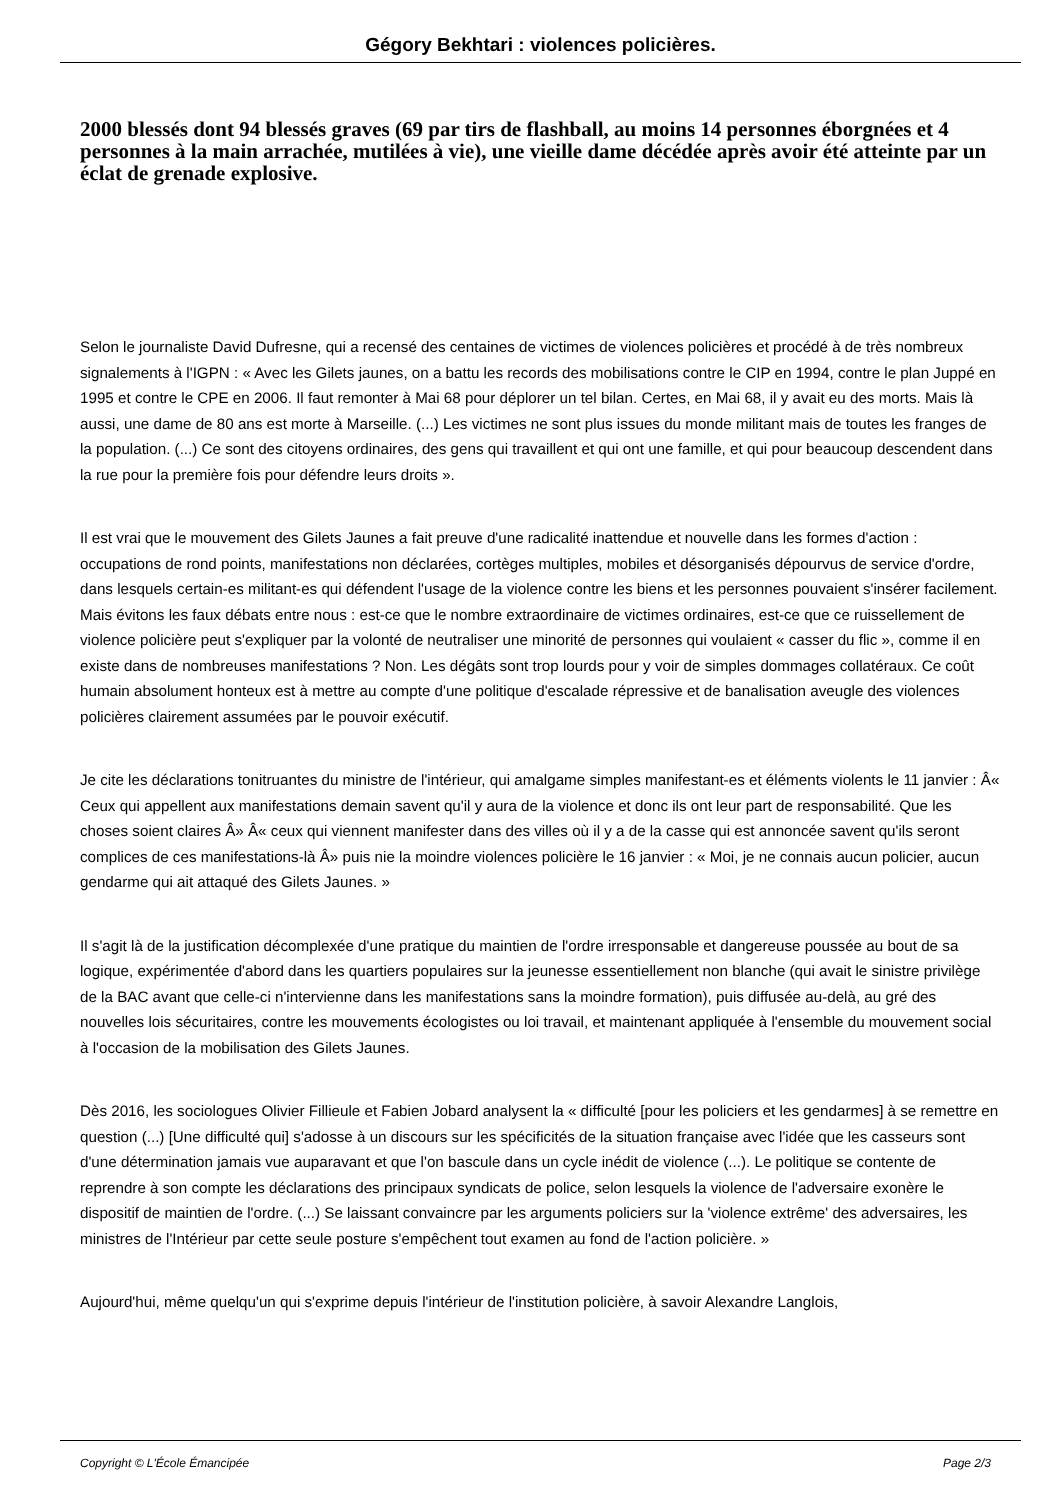Gégory Bekhtari : violences policières.
2000 blessés dont 94 blessés graves (69 par tirs de flashball, au moins 14 personnes éborgnées et 4 personnes à la main arrachée, mutilées à vie), une vieille dame décédée après avoir été atteinte par un éclat de grenade explosive.
Selon le journaliste David Dufresne, qui a recensé des centaines de victimes de violences policières et procédé à de très nombreux signalements à l'IGPN : « Avec les Gilets jaunes, on a battu les records des mobilisations contre le CIP en 1994, contre le plan Juppé en 1995 et contre le CPE en 2006. Il faut remonter à Mai 68 pour déplorer un tel bilan. Certes, en Mai 68, il y avait eu des morts. Mais là aussi, une dame de 80 ans est morte à Marseille. (...) Les victimes ne sont plus issues du monde militant mais de toutes les franges de la population. (...) Ce sont des citoyens ordinaires, des gens qui travaillent et qui ont une famille, et qui pour beaucoup descendent dans la rue pour la première fois pour défendre leurs droits ».
Il est vrai que le mouvement des Gilets Jaunes a fait preuve d'une radicalité inattendue et nouvelle dans les formes d'action : occupations de rond points, manifestations non déclarées, cortèges multiples, mobiles et désorganisés dépourvus de service d'ordre, dans lesquels certain-es militant-es qui défendent l'usage de la violence contre les biens et les personnes pouvaient s'insérer facilement. Mais évitons les faux débats entre nous : est-ce que le nombre extraordinaire de victimes ordinaires, est-ce que ce ruissellement de violence policière peut s'expliquer par la volonté de neutraliser une minorité de personnes qui voulaient « casser du flic », comme il en existe dans de nombreuses manifestations ? Non. Les dégâts sont trop lourds pour y voir de simples dommages collatéraux. Ce coût humain absolument honteux est à mettre au compte d'une politique d'escalade répressive et de banalisation aveugle des violences policières clairement assumées par le pouvoir exécutif.
Je cite les déclarations tonitruantes du ministre de l'intérieur, qui amalgame simples manifestant-es et éléments violents le 11 janvier : Â« Ceux qui appellent aux manifestations demain savent qu'il y aura de la violence et donc ils ont leur part de responsabilité. Que les choses soient claires Â» Â« ceux qui viennent manifester dans des villes où il y a de la casse qui est annoncée savent qu'ils seront complices de ces manifestations-là Â» puis nie la moindre violences policière le 16 janvier : « Moi, je ne connais aucun policier, aucun gendarme qui ait attaqué des Gilets Jaunes. »
Il s'agit là de la justification décomplexée d'une pratique du maintien de l'ordre irresponsable et dangereuse poussée au bout de sa logique, expérimentée d'abord dans les quartiers populaires sur la jeunesse essentiellement non blanche (qui avait le sinistre privilège de la BAC avant que celle-ci n'intervienne dans les manifestations sans la moindre formation), puis diffusée au-delà, au gré des nouvelles lois sécuritaires, contre les mouvements écologistes ou loi travail, et maintenant appliquée à l'ensemble du mouvement social à l'occasion de la mobilisation des Gilets Jaunes.
Dès 2016, les sociologues Olivier Fillieule et Fabien Jobard analysent la « difficulté [pour les policiers et les gendarmes] à se remettre en question (...) [Une difficulté qui] s'adosse à un discours sur les spécificités de la situation française avec l'idée que les casseurs sont d'une détermination jamais vue auparavant et que l'on bascule dans un cycle inédit de violence (...). Le politique se contente de reprendre à son compte les déclarations des principaux syndicats de police, selon lesquels la violence de l'adversaire exonère le dispositif de maintien de l'ordre. (...) Se laissant convaincre par les arguments policiers sur la 'violence extrême' des adversaires, les ministres de l'Intérieur par cette seule posture s'empêchent tout examen au fond de l'action policière. »
Aujourd'hui, même quelqu'un qui s'exprime depuis l'intérieur de l'institution policière, à savoir Alexandre Langlois,
Copyright © L'École Émancipée Page 2/3